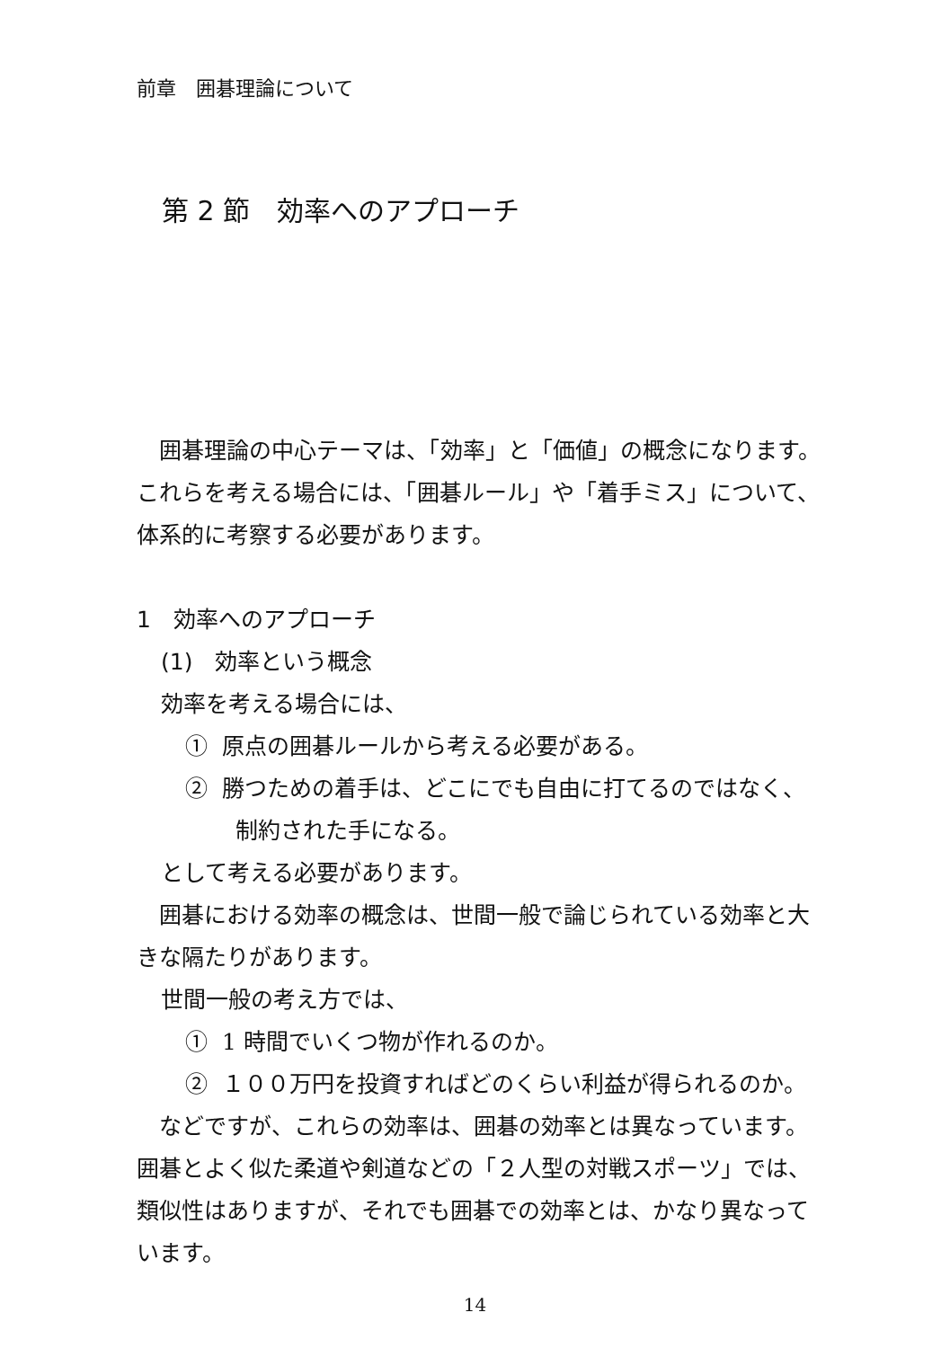前章　囲碁理論について
第 2 節　効率へのアプローチ
　囲碁理論の中心テーマは、「効率」と「価値」の概念になります。これらを考える場合には、「囲碁ルール」や「着手ミス」について、体系的に考察する必要があります。
1　効率へのアプローチ
(1)　効率という概念
効率を考える場合には、
① 原点の囲碁ルールから考える必要がある。
② 勝つための着手は、どこにでも自由に打てるのではなく、
制約された手になる。
として考える必要があります。
　囲碁における効率の概念は、世間一般で論じられている効率と大きな隔たりがあります。
世間一般の考え方では、
① 1 時間でいくつ物が作れるのか。
② １００万円を投資すればどのくらい利益が得られるのか。
　などですが、これらの効率は、囲碁の効率とは異なっています。囲碁とよく似た柔道や剣道などの「２人型の対戦スポーツ」では、類似性はありますが、それでも囲碁での効率とは、かなり異なっています。
14